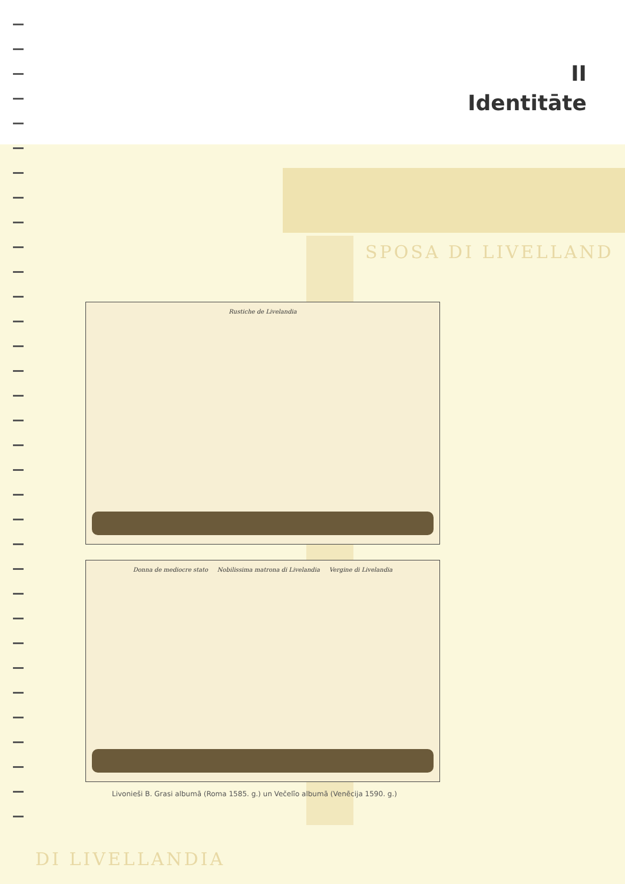II
Identitāte
SPOSA DI LIVELLAND
DI LIVELLANDIA
Rustiche de Livelandia
Donna de mediocre stato Nobilissima matrona di Livelandia Vergine di Livelandia
Livonieši B. Grasi albumā (Roma 1585. g.) un Večelīo albumā (Venēcija 1590. g.)